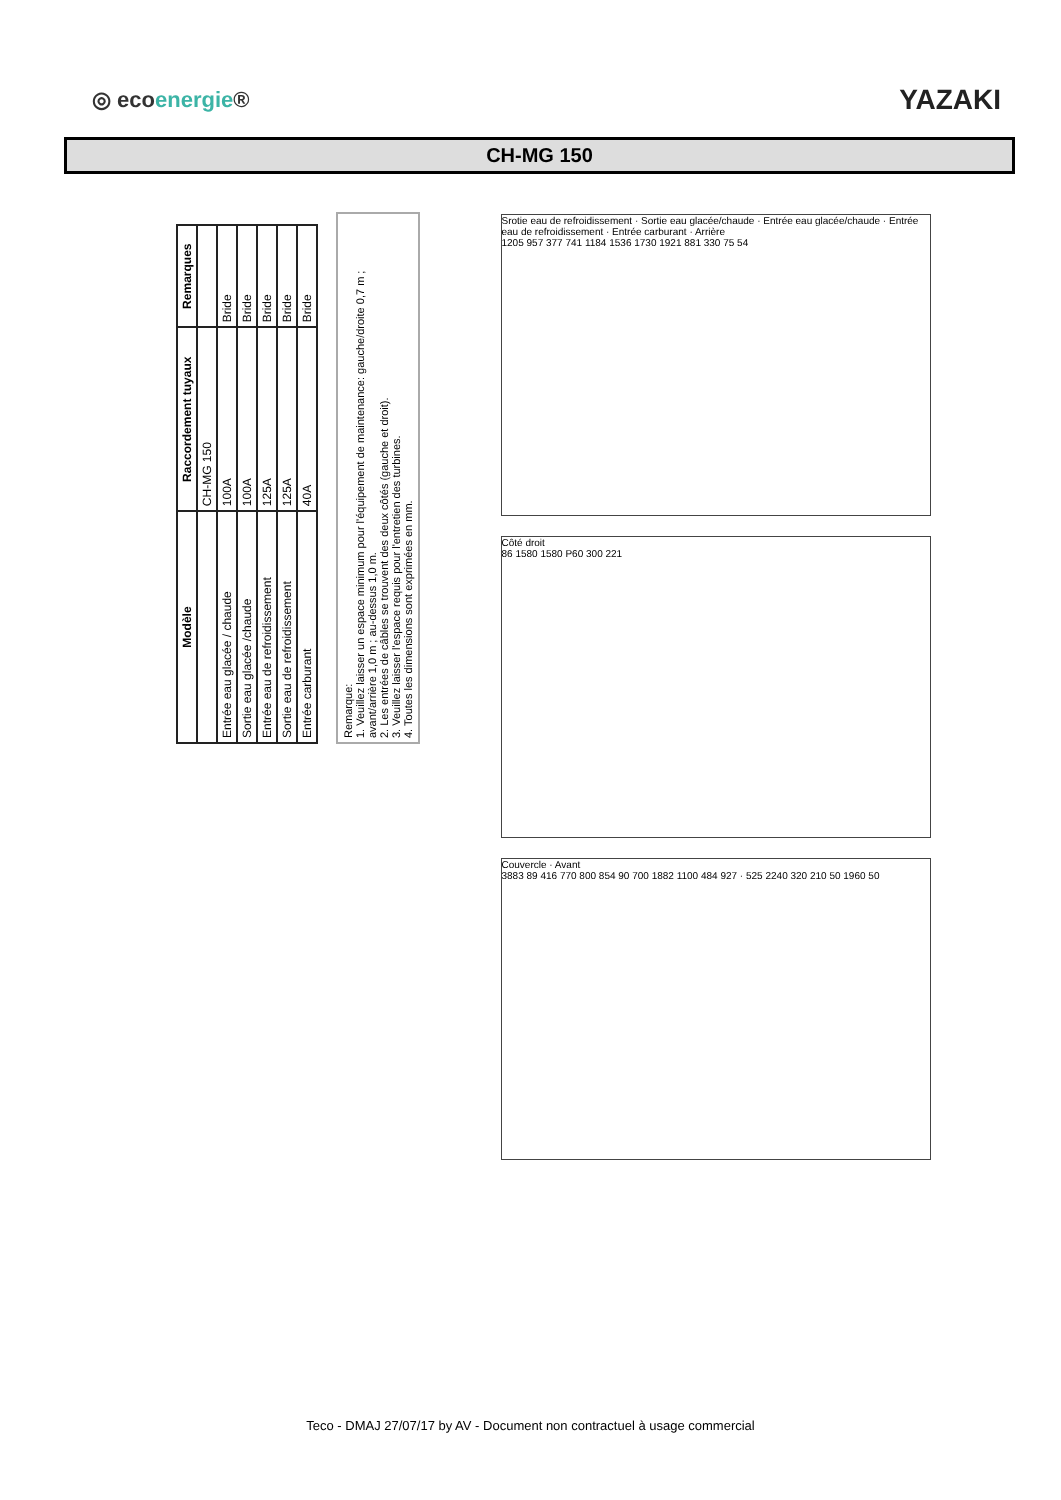◎ ecoenergie®
YAZAKI
CH-MG 150
| Modèle | Raccordement tuyaux | Remarques |
| --- | --- | --- |
| | CH-MG 150 | |
| Entrée eau glacée / chaude | 100A | Bride |
| Sortie eau glacée /chaude | 100A | Bride |
| Entrée eau de refroidissement | 125A | Bride |
| Sortie eau de refroidissement | 125A | Bride |
| Entrée carburant | 40A | Bride |
Remarque:
1. Veuillez laisser un espace minimum pour l'équipement de maintenance: gauche/droite 0,7 m ; avant/arrière 1,0 m ; au-dessus 1,0 m.
2. Les entrées de câbles se trouvent des deux côtés (gauche et droit).
3. Veuillez laisser l'espace requis pour l'entretien des turbines.
4. Toutes les dimensions sont exprimées en mm.
Srotie eau de refroidissement · Sortie eau glacée/chaude · Entrée eau glacée/chaude · Entrée eau de refroidissement · Entrée carburant · Arrière
1205 957 377 741 1184 1536 1730 1921 881 330 75 54
Côté droit
86 1580 1580 P60 300 221
Couvercle · Avant
3883 89 416 770 800 854 90 700 1882 1100 484 927 · 525 2240 320 210 50 1960 50
Teco - DMAJ 27/07/17 by AV - Document non contractuel à usage commercial